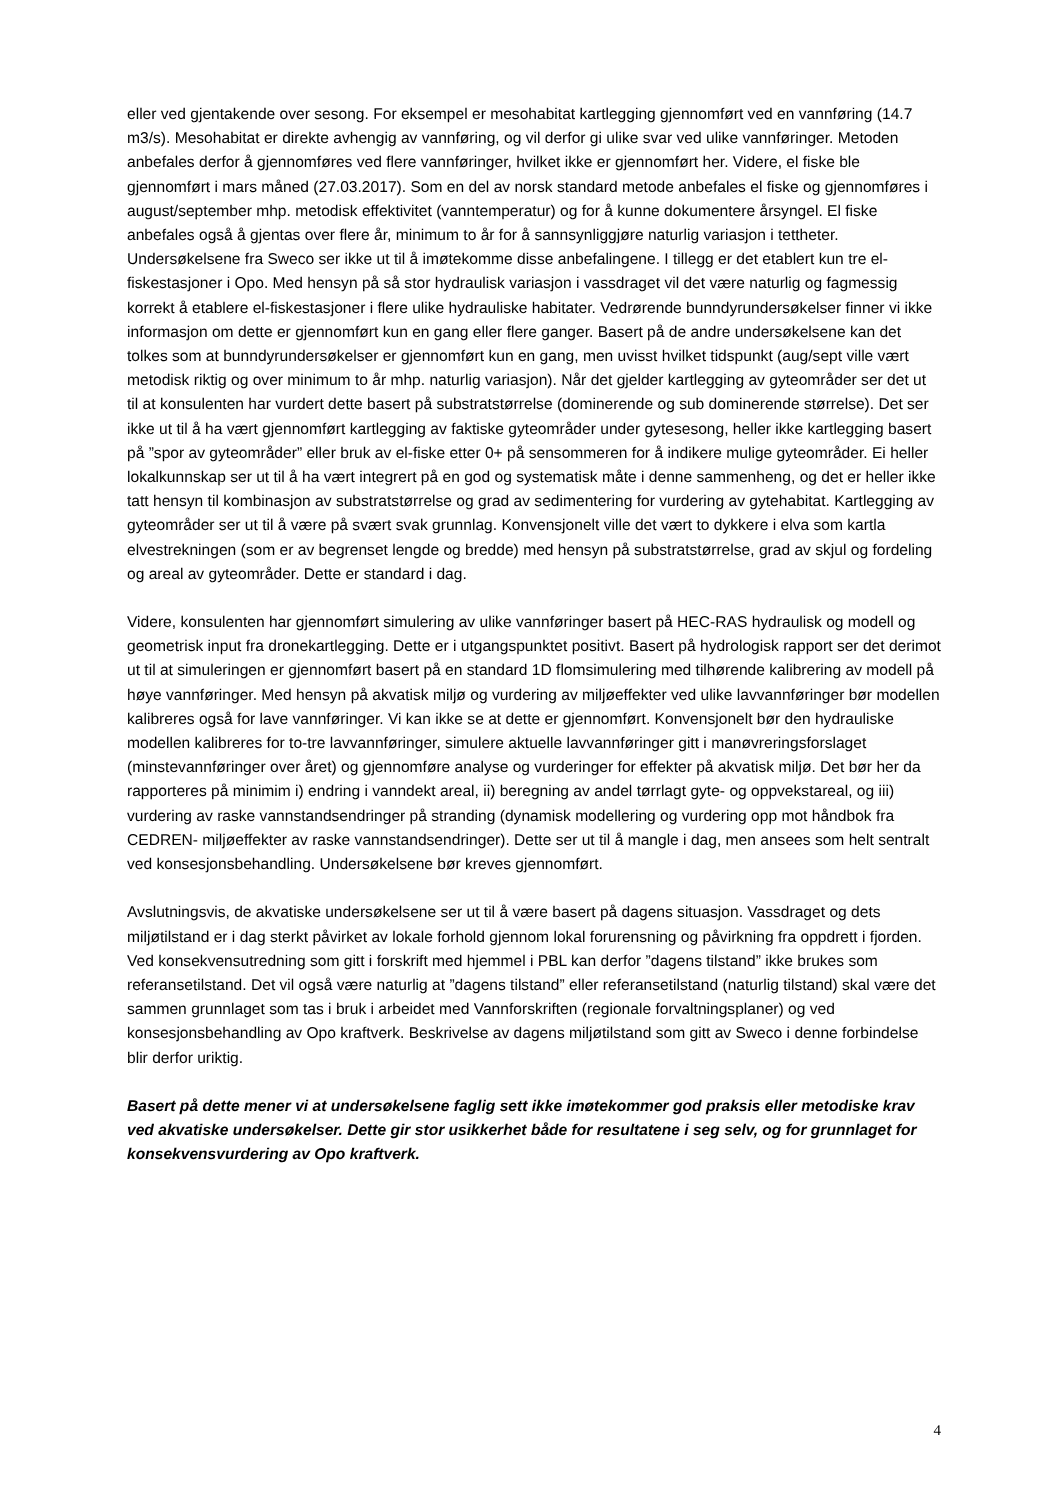eller ved gjentakende over sesong. For eksempel er mesohabitat kartlegging gjennomført ved en vannføring (14.7 m3/s). Mesohabitat er direkte avhengig av vannføring, og vil derfor gi ulike svar ved ulike vannføringer. Metoden anbefales derfor å gjennomføres ved flere vannføringer, hvilket ikke er gjennomført her. Videre, el fiske ble gjennomført i mars måned (27.03.2017). Som en del av norsk standard metode anbefales el fiske og gjennomføres i august/september mhp. metodisk effektivitet (vanntemperatur) og for å kunne dokumentere årsyngel. El fiske anbefales også å gjentas over flere år, minimum to år for å sannsynliggjøre naturlig variasjon i tettheter. Undersøkelsene fra Sweco ser ikke ut til å imøtekomme disse anbefalingene. I tillegg er det etablert kun tre el-fiskestasjoner i Opo. Med hensyn på så stor hydraulisk variasjon i vassdraget vil det være naturlig og fagmessig korrekt å etablere el-fiskestasjoner i flere ulike hydrauliske habitater. Vedrørende bunndyrundersøkelser finner vi ikke informasjon om dette er gjennomført kun en gang eller flere ganger. Basert på de andre undersøkelsene kan det tolkes som at bunndyrundersøkelser er gjennomført kun en gang, men uvisst hvilket tidspunkt (aug/sept ville vært metodisk riktig og over minimum to år mhp. naturlig variasjon). Når det gjelder kartlegging av gyteområder ser det ut til at konsulenten har vurdert dette basert på substratstørrelse (dominerende og sub dominerende størrelse). Det ser ikke ut til å ha vært gjennomført kartlegging av faktiske gyteområder under gytesesong, heller ikke kartlegging basert på ”spor av gyteområder” eller bruk av el-fiske etter 0+ på sensommeren for å indikere mulige gyteområder. Ei heller lokalkunnskap ser ut til å ha vært integrert på en god og systematisk måte i denne sammenheng, og det er heller ikke tatt hensyn til kombinasjon av substratstørrelse og grad av sedimentering for vurdering av gytehabitat. Kartlegging av gyteområder ser ut til å være på svært svak grunnlag. Konvensjonelt ville det vært to dykkere i elva som kartla elvestrekningen (som er av begrenset lengde og bredde) med hensyn på substratstørrelse, grad av skjul og fordeling og areal av gyteområder. Dette er standard i dag.
Videre, konsulenten har gjennomført simulering av ulike vannføringer basert på HEC-RAS hydraulisk og modell og geometrisk input fra dronekartlegging. Dette er i utgangspunktet positivt. Basert på hydrologisk rapport ser det derimot ut til at simuleringen er gjennomført basert på en standard 1D flomsimulering med tilhørende kalibrering av modell på høye vannføringer. Med hensyn på akvatisk miljø og vurdering av miljøeffekter ved ulike lavvannføringer bør modellen kalibreres også for lave vannføringer. Vi kan ikke se at dette er gjennomført. Konvensjonelt bør den hydrauliske modellen kalibreres for to-tre lavvannføringer, simulere aktuelle lavvannføringer gitt i manøvreringsforslaget (minstevannføringer over året) og gjennomføre analyse og vurderinger for effekter på akvatisk miljø. Det bør her da rapporteres på minimim i) endring i vanndekt areal, ii) beregning av andel tørrlagt gyte- og oppvekstareal, og iii) vurdering av raske vannstandsendringer på stranding (dynamisk modellering og vurdering opp mot håndbok fra CEDREN- miljøeffekter av raske vannstandsendringer). Dette ser ut til å mangle i dag, men ansees som helt sentralt ved konsesjonsbehandling. Undersøkelsene bør kreves gjennomført.
Avslutningsvis, de akvatiske undersøkelsene ser ut til å være basert på dagens situasjon. Vassdraget og dets miljøtilstand er i dag sterkt påvirket av lokale forhold gjennom lokal forurensning og påvirkning fra oppdrett i fjorden. Ved konsekvensutredning som gitt i forskrift med hjemmel i PBL kan derfor ”dagens tilstand” ikke brukes som referansetilstand. Det vil også være naturlig at ”dagens tilstand” eller referansetilstand (naturlig tilstand) skal være det sammen grunnlaget som tas i bruk i arbeidet med Vannforskriften (regionale forvaltningsplaner) og ved konsesjonsbehandling av Opo kraftverk. Beskrivelse av dagens miljøtilstand som gitt av Sweco i denne forbindelse blir derfor uriktig.
Basert på dette mener vi at undersøkelsene faglig sett ikke imøtekommer god praksis eller metodiske krav ved akvatiske undersøkelser. Dette gir stor usikkerhet både for resultatene i seg selv, og for grunnlaget for konsekvensvurdering av Opo kraftverk.
4